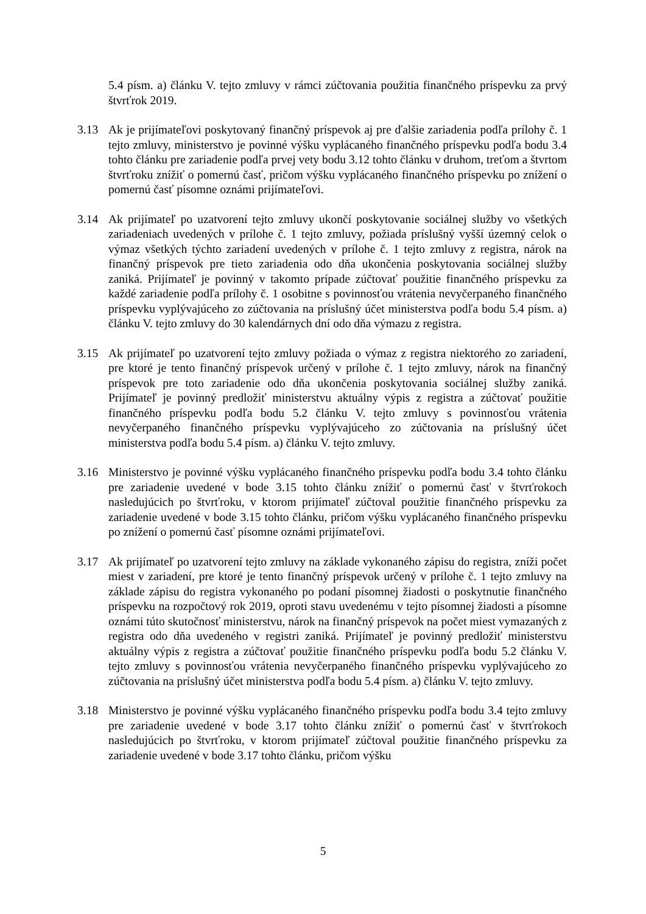5.4 písm. a) článku V. tejto zmluvy v rámci zúčtovania použitia finančného príspevku za prvý štvrťrok 2019.
3.13 Ak je prijímateľovi poskytovaný finančný príspevok aj pre ďalšie zariadenia podľa prílohy č. 1 tejto zmluvy, ministerstvo je povinné výšku vyplácaného finančného príspevku podľa bodu 3.4 tohto článku pre zariadenie podľa prvej vety bodu 3.12 tohto článku v druhom, treťom a štvrtom štvrťroku znížiť o pomernú časť, pričom výšku vyplácaného finančného príspevku po znížení o pomernú časť písomne oznámi prijímateľovi.
3.14 Ak prijímateľ po uzatvorení tejto zmluvy ukončí poskytovanie sociálnej služby vo všetkých zariadeniach uvedených v prílohe č. 1 tejto zmluvy, požiada príslušný vyšší územný celok o výmaz všetkých týchto zariadení uvedených v prílohe č. 1 tejto zmluvy z registra, nárok na finančný príspevok pre tieto zariadenia odo dňa ukončenia poskytovania sociálnej služby zaniká. Prijímateľ je povinný v takomto prípade zúčtovať použitie finančného príspevku za každé zariadenie podľa prílohy č. 1 osobitne s povinnosťou vrátenia nevyčerpaného finančného príspevku vyplývajúceho zo zúčtovania na príslušný účet ministerstva podľa bodu 5.4 písm. a) článku V. tejto zmluvy do 30 kalendárnych dní odo dňa výmazu z registra.
3.15 Ak prijímateľ po uzatvorení tejto zmluvy požiada o výmaz z registra niektorého zo zariadení, pre ktoré je tento finančný príspevok určený v prílohe č. 1 tejto zmluvy, nárok na finančný príspevok pre toto zariadenie odo dňa ukončenia poskytovania sociálnej služby zaniká. Prijímateľ je povinný predložiť ministerstvu aktuálny výpis z registra a zúčtovať použitie finančného príspevku podľa bodu 5.2 článku V. tejto zmluvy s povinnosťou vrátenia nevyčerpaného finančného príspevku vyplývajúceho zo zúčtovania na príslušný účet ministerstva podľa bodu 5.4 písm. a) článku V. tejto zmluvy.
3.16 Ministerstvo je povinné výšku vyplácaného finančného príspevku podľa bodu 3.4 tohto článku pre zariadenie uvedené v bode 3.15 tohto článku znížiť o pomernú časť v štvrťrokoch nasledujúcich po štvrťroku, v ktorom prijímateľ zúčtoval použitie finančného príspevku za zariadenie uvedené v bode 3.15 tohto článku, pričom výšku vyplácaného finančného príspevku po znížení o pomernú časť písomne oznámi prijímateľovi.
3.17 Ak prijímateľ po uzatvorení tejto zmluvy na základe vykonaného zápisu do registra, zníži počet miest v zariadení, pre ktoré je tento finančný príspevok určený v prílohe č. 1 tejto zmluvy na základe zápisu do registra vykonaného po podaní písomnej žiadosti o poskytnutie finančného príspevku na rozpočtový rok 2019, oproti stavu uvedenému v tejto písomnej žiadosti a písomne oznámi túto skutočnosť ministerstvu, nárok na finančný príspevok na počet miest vymazaných z registra odo dňa uvedeného v registri zaniká. Prijímateľ je povinný predložiť ministerstvu aktuálny výpis z registra a zúčtovať použitie finančného príspevku podľa bodu 5.2 článku V. tejto zmluvy s povinnosťou vrátenia nevyčerpaného finančného príspevku vyplývajúceho zo zúčtovania na príslušný účet ministerstva podľa bodu 5.4 písm. a) článku V. tejto zmluvy.
3.18 Ministerstvo je povinné výšku vyplácaného finančného príspevku podľa bodu 3.4 tejto zmluvy pre zariadenie uvedené v bode 3.17 tohto článku znížiť o pomernú časť v štvrťrokoch nasledujúcich po štvrťroku, v ktorom prijímateľ zúčtoval použitie finančného príspevku za zariadenie uvedené v bode 3.17 tohto článku, pričom výšku
5